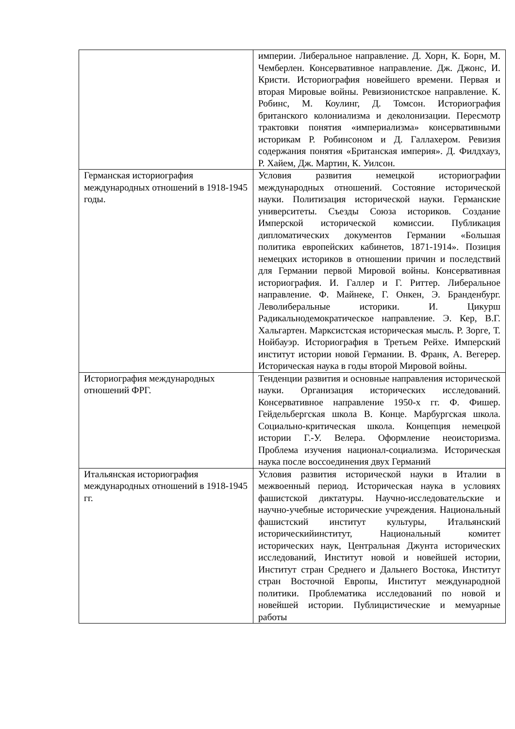| | империи. Либеральное направление. Д. Хорн, К. Борн, М. Чемберлен. Консервативное направление. Дж. Джонс, И. Кристи. Историография новейшего времени. Первая и вторая Мировые войны. Ревизионистское направление. К. Робинс, М. Коулинг, Д. Томсон. Историография британского колониализма и деколонизации. Пересмотр трактовки понятия «империализма» консервативными историкам Р. Робинсоном и Д. Галлахером. Ревизия содержания понятия «Британская империя». Д. Филдхауз, Р. Хайем, Дж. Мартин, К. Уилсон. |
| Германская историография международных отношений в 1918-1945 годы. | Условия развития немецкой историографии международных отношений. Состояние исторической науки. Политизация исторической науки. Германские университеты. Съезды Союза историков. Создание Имперской исторической комиссии. Публикация дипломатических документов Германии «Большая политика европейских кабинетов, 1871-1914». Позиция немецких историков в отношении причин и последствий для Германии первой Мировой войны. Консервативная историография. И. Галлер и Г. Риттер. Либеральное направление. Ф. Майнеке, Г. Онкен, Э. Бранденбург. Леволиберальные историки. И. Цикурш Радикальнодемократическое направление. Э. Кер, В.Г. Хальгартен. Марксистская историческая мысль. Р. Зорге, Т. Нойбауэр. Историография в Третьем Рейхе. Имперский институт истории новой Германии. В. Франк, А. Вегерер. Историческая наука в годы второй Мировой войны. |
| Историография международных отношений ФРГ. | Тенденции развития и основные направления исторической науки. Организация исторических исследований. Консервативное направление 1950-х гг. Ф. Фишер. Гейдельбергская школа В. Конце. Марбургская школа. Социально-критическая школа. Концепция немецкой истории Г.-У. Велера. Оформление неоисторизма. Проблема изучения национал-социализма. Историческая наука после воссоединения двух Германий |
| Итальянская историография международных отношений в 1918-1945 гг. | Условия развития исторической науки в Италии в межвоенный период. Историческая наука в условиях фашистской диктатуры. Научно-исследовательские и научно-учебные исторические учреждения. Национальный фашистский институт культуры, Итальянский историческийинститут, Национальный комитет исторических наук, Центральная Джунта исторических исследований, Институт новой и новейшей истории, Институт стран Среднего и Дальнего Востока, Институт стран Восточной Европы, Институт международной политики. Проблематика исследований по новой и новейшей истории. Публицистические и мемуарные работы |